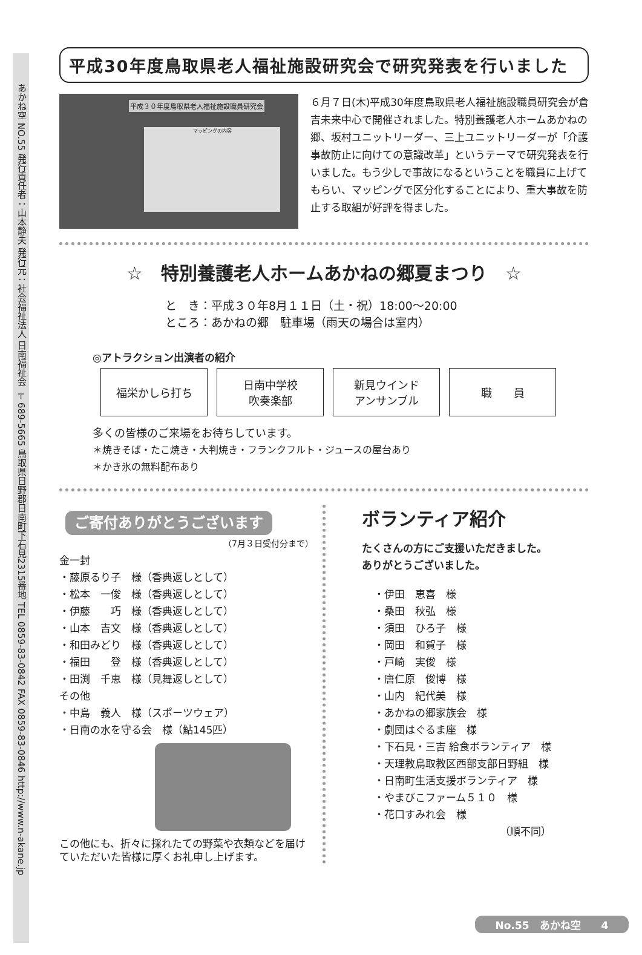あかね空 NO.55 発行責任者：山本静夫 発行元：社会福祉法人 日南福祉会 〒689-5665 鳥取県日野郡日南町下石見2315番地 TEL 0859-83-0842 FAX 0859-83-0846 http://www.n-akane.jp
平成30年度鳥取県老人福祉施設研究会で研究発表を行いました
平成３０年度鳥取県老人福祉施設職員研究会
マッピングの内容
６月７日(木)平成30年度鳥取県老人福祉施設職員研究会が倉吉未来中心で開催されました。特別養護老人ホームあかねの郷、坂村ユニットリーダー、三上ユニットリーダーが「介護事故防止に向けての意識改革」というテーマで研究発表を行いました。もう少しで事故になるということを職員に上げてもらい、マッピングで区分化することにより、重大事故を防止する取組が好評を得ました。
☆　特別養護老人ホームあかねの郷夏まつり　☆
と　き：平成３０年8月１１日（土・祝）18:00～20:00
ところ：あかねの郷　駐車場（雨天の場合は室内）
◎アトラクション出演者の紹介
福栄かしら打ち 日南中学校
吹奏楽部
新見ウインド
アンサンブル
職　　員
多くの皆様のご来場をお待ちしています。
＊焼きそば・たこ焼き・大判焼き・フランクフルト・ジュースの屋台あり
＊かき氷の無料配布あり
ご寄付ありがとうございます
（7月３日受付分まで）
金一封
・藤原るり子　様（香典返しとして）
・松本　一俊　様（香典返しとして）
・伊藤　　巧　様（香典返しとして）
・山本　吉文　様（香典返しとして）
・和田みどり　様（香典返しとして）
・福田　　登　様（香典返しとして）
・田渕　千恵　様（見舞返しとして）
その他
・中島　義人　様（スポーツウェア）
・日南の水を守る会　様（鮎145匹）
この他にも、折々に採れたての野菜や衣類などを届けていただいた皆様に厚くお礼申し上げます。
ボランティア紹介
たくさんの方にご支援いただきました。
ありがとうございました。
・伊田　恵喜　様
・桑田　秋弘　様
・須田　ひろ子　様
・岡田　和賀子　様
・戸崎　実俊　様
・唐仁原　俊博　様
・山内　紀代美　様
・あかねの郷家族会　様
・劇団はぐるま座　様
・下石見・三吉 給食ボランティア　様
・天理教鳥取教区西部支部日野組　様
・日南町生活支援ボランティア　様
・やまびこファーム５１０　様
・花口すみれ会　様
（順不同）
No.55　あかね空　　4